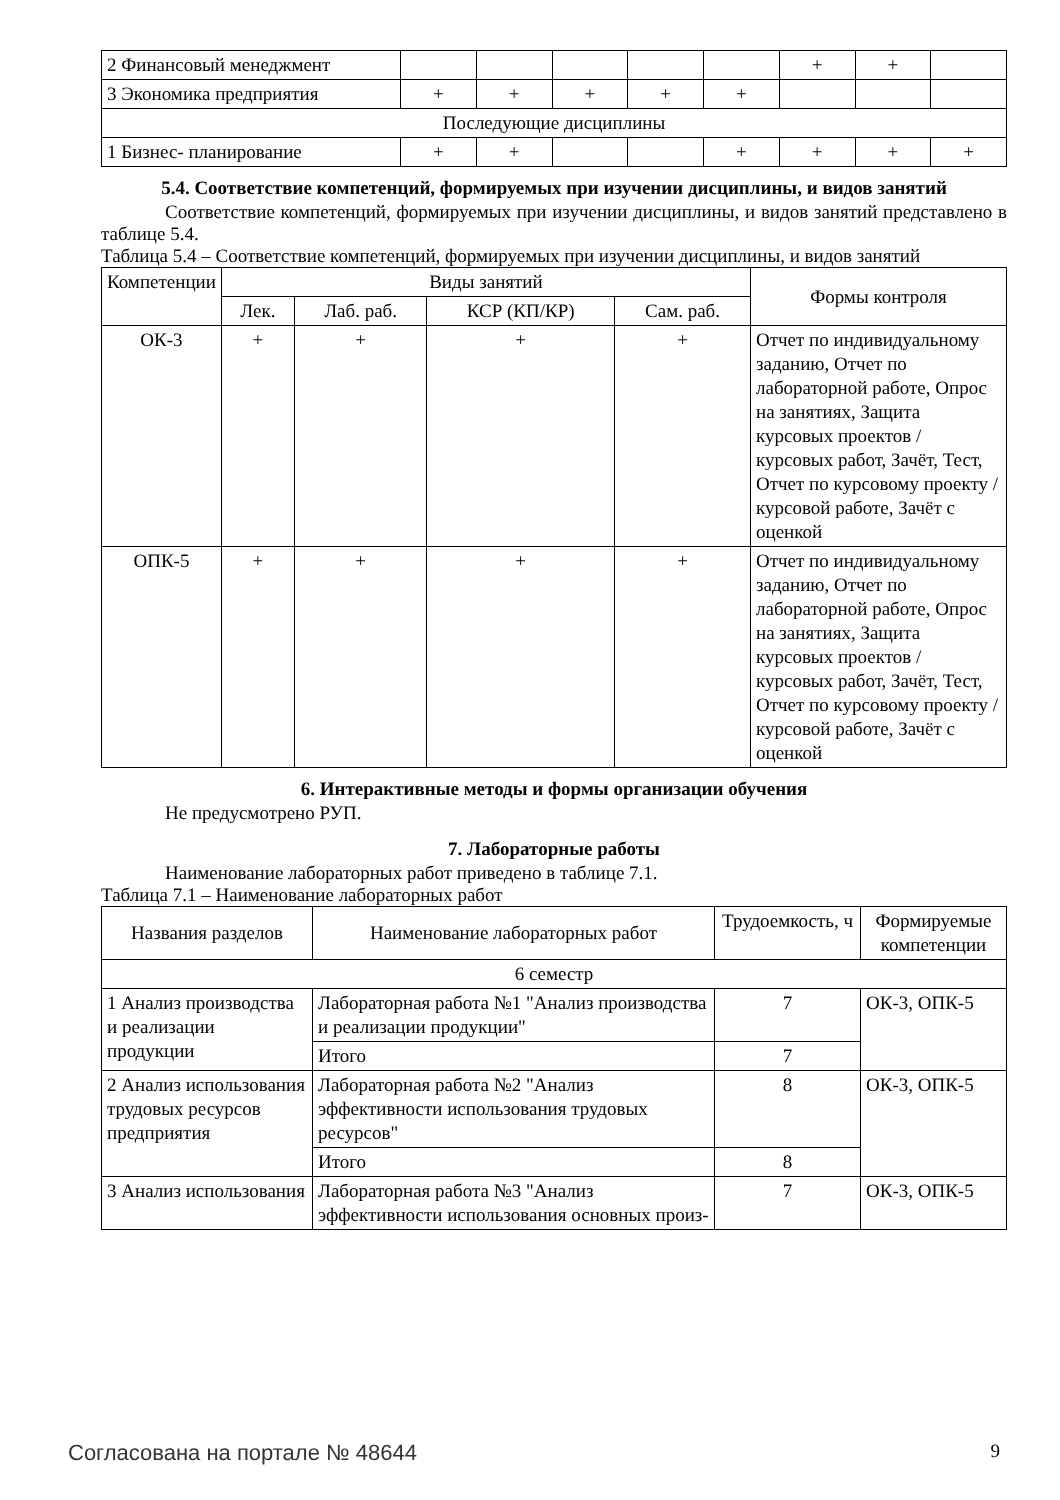| 2 Финансовый менеджмент | | | | | | + | + | |
| 3 Экономика предприятия | + | + | + | + | + | | | |
| Последующие дисциплины | | | | | | | | |
| 1 Бизнес- планирование | + | + | | | + | + | + | + |
5.4. Соответствие компетенций, формируемых при изучении дисциплины, и видов занятий
Соответствие компетенций, формируемых при изучении дисциплины, и видов занятий представлено в таблице 5.4.
Таблица 5.4 – Соответствие компетенций, формируемых при изучении дисциплины, и видов занятий
| Компетенции | Виды занятий | | | | Формы контроля |
| --- | --- | --- | --- | --- | --- |
| | Лек. | Лаб. раб. | КСР (КП/КР) | Сам. раб. | |
| ОК-3 | + | + | + | + | Отчет по индивидуальному заданию, Отчет по лабораторной работе, Опрос на занятиях, Защита курсовых проектов / курсовых работ, Зачёт, Тест, Отчет по курсовому проекту / курсовой работе, Зачёт с оценкой |
| ОПК-5 | + | + | + | + | Отчет по индивидуальному заданию, Отчет по лабораторной работе, Опрос на занятиях, Защита курсовых проектов / курсовых работ, Зачёт, Тест, Отчет по курсовому проекту / курсовой работе, Зачёт с оценкой |
6. Интерактивные методы и формы организации обучения
Не предусмотрено РУП.
7. Лабораторные работы
Наименование лабораторных работ приведено в таблице 7.1.
Таблица 7.1 – Наименование лабораторных работ
| Названия разделов | Наименование лабораторных работ | Трудоемкость, ч | Формируемые компетенции |
| --- | --- | --- | --- |
| 6 семестр | | | |
| 1 Анализ производства и реализации продукции | Лабораторная работа №1 "Анализ производства и реализации продукции" | 7 | ОК-3, ОПК-5 |
| | Итого | 7 | |
| 2 Анализ использования трудовых ресурсов предприятия | Лабораторная работа №2 "Анализ эффективности использования трудовых ресурсов" | 8 | ОК-3, ОПК-5 |
| | Итого | 8 | |
| 3 Анализ использования | Лабораторная работа №3 "Анализ эффективности использования основных произ- | 7 | ОК-3, ОПК-5 |
Согласована на портале № 48644 9